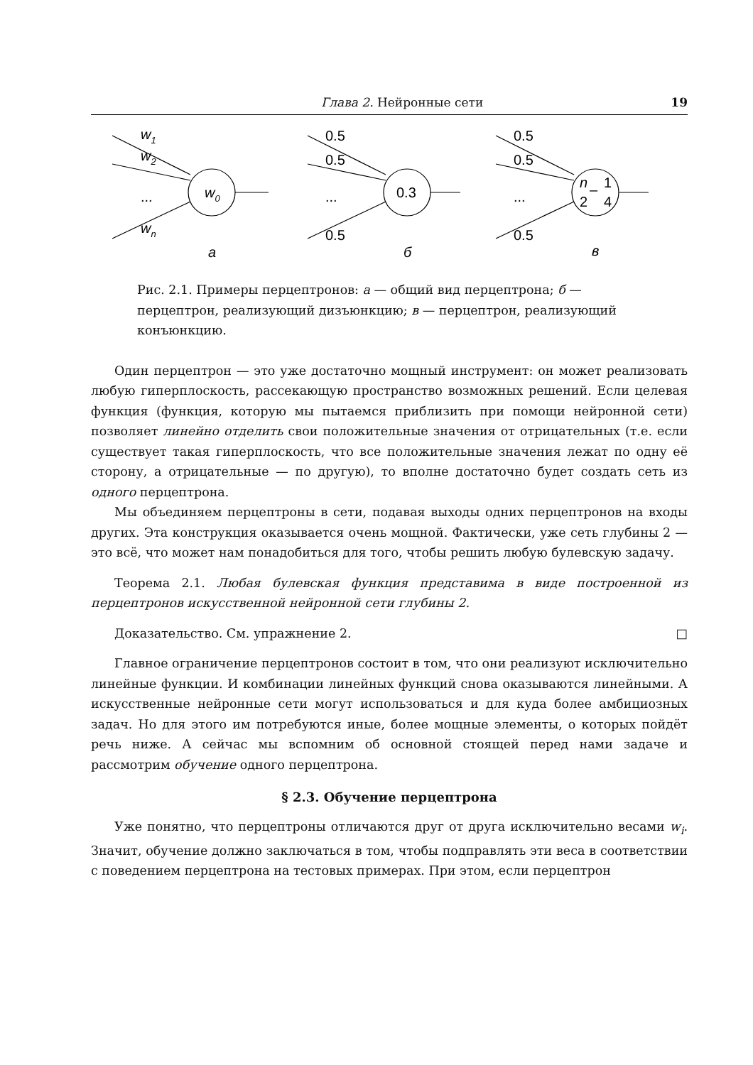Глава 2. Нейронные сети 19
w1
w2
...
wn
w0
а
0.5
0.5
...
0.5
0.3
б
0.5
0.5
...
0.5
n
2
–
1
4
в
Рис. 2.1. Примеры перцептронов: а — общий вид перцептрона; б — перцептрон, реализующий дизъюнкцию; в — перцептрон, реализующий конъюнкцию.
Один перцептрон — это уже достаточно мощный инструмент: он может реализовать любую гиперплоскость, рассекающую пространство возможных решений. Если целевая функция (функция, которую мы пытаемся приблизить при помощи нейронной сети) позволяет линейно отделить свои положительные значения от отрицательных (т.е. если существует такая гиперплоскость, что все положительные значения лежат по одну её сторону, а отрицательные — по другую), то вполне достаточно будет создать сеть из одного перцептрона.
Мы объединяем перцептроны в сети, подавая выходы одних перцептронов на входы других. Эта конструкция оказывается очень мощной. Фактически, уже сеть глубины 2 — это всё, что может нам понадобиться для того, чтобы решить любую булевскую задачу.
Теорема 2.1. Любая булевская функция представима в виде построенной из перцептронов искусственной нейронной сети глубины 2.
Доказательство. См. упражнение 2. □
Главное ограничение перцептронов состоит в том, что они реализуют исключительно линейные функции. И комбинации линейных функций снова оказываются линейными. А искусственные нейронные сети могут использоваться и для куда более амбициозных задач. Но для этого им потребуются иные, более мощные элементы, о которых пойдёт речь ниже. А сейчас мы вспомним об основной стоящей перед нами задаче и рассмотрим обучение одного перцептрона.
§ 2.3. Обучение перцептрона
Уже понятно, что перцептроны отличаются друг от друга исключительно весами w<sub>i</sub>. Значит, обучение должно заключаться в том, чтобы подправлять эти веса в соответствии с поведением перцептрона на тестовых примерах. При этом, если перцептрон